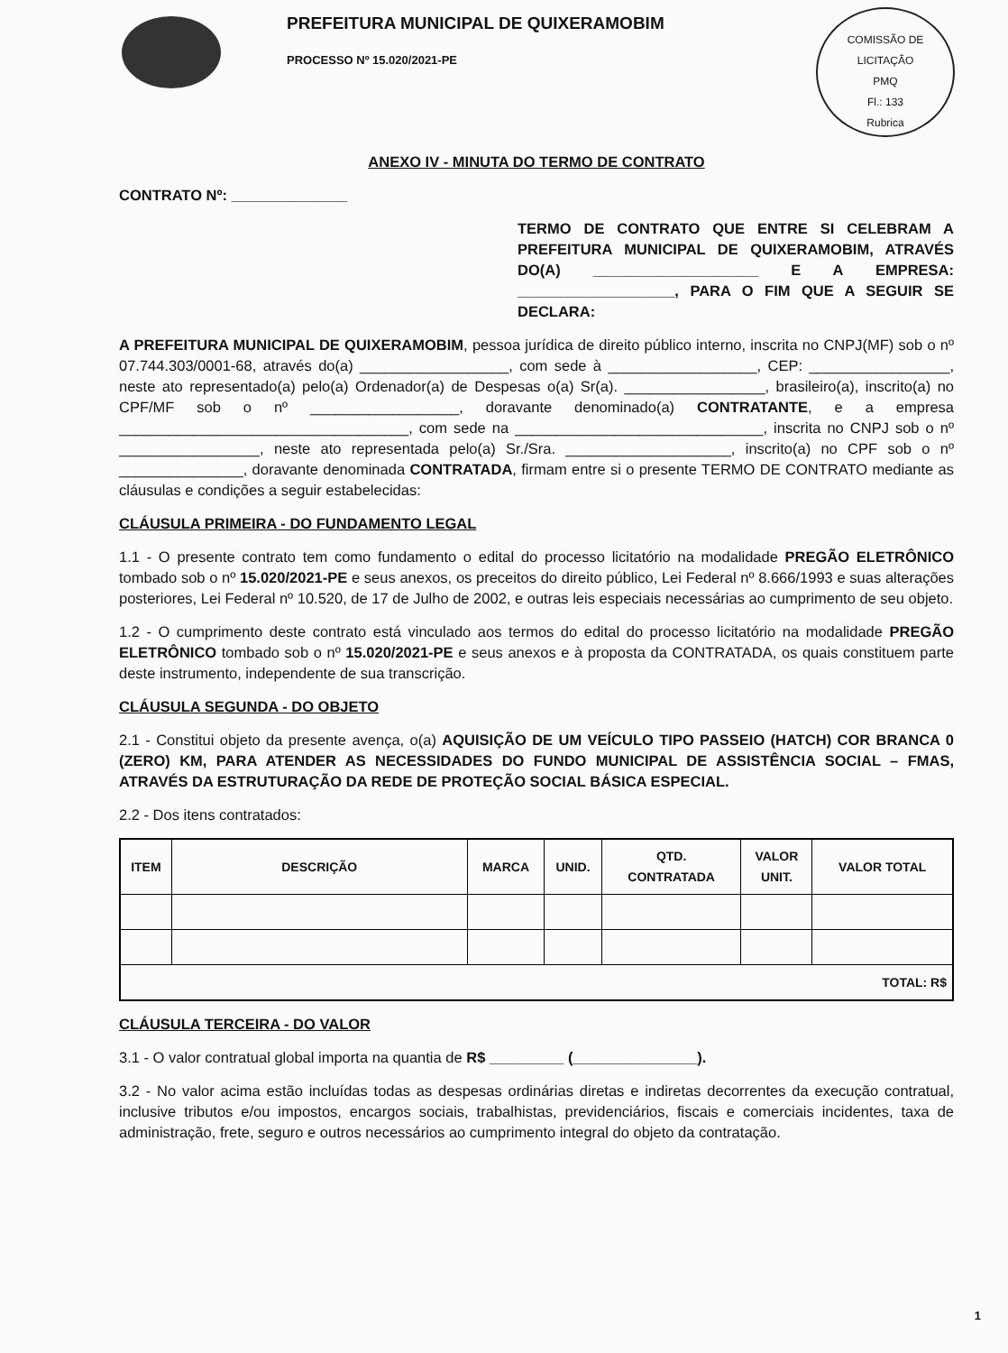COMISSÃO DE LICITAÇÃO
PMQ
Fl.: 133
Rubrica
PREFEITURA MUNICIPAL DE QUIXERAMOBIM
PROCESSO Nº 15.020/2021-PE
ANEXO IV - MINUTA DO TERMO DE CONTRATO
CONTRATO Nº: ______________
TERMO DE CONTRATO QUE ENTRE SI CELEBRAM A PREFEITURA MUNICIPAL DE QUIXERAMOBIM, ATRAVÉS DO(A) ____________________ E A EMPRESA: ___________________, PARA O FIM QUE A SEGUIR SE DECLARA:
A PREFEITURA MUNICIPAL DE QUIXERAMOBIM, pessoa jurídica de direito público interno, inscrita no CNPJ(MF) sob o nº 07.744.303/0001-68, através do(a) __________________, com sede à __________________, CEP: _________________, neste ato representado(a) pelo(a) Ordenador(a) de Despesas o(a) Sr(a). _________________, brasileiro(a), inscrito(a) no CPF/MF sob o nº __________________, doravante denominado(a) CONTRATANTE, e a empresa ___________________________________, com sede na ______________________________, inscrita no CNPJ sob o nº _________________, neste ato representada pelo(a) Sr./Sra. ____________________, inscrito(a) no CPF sob o nº _______________, doravante denominada CONTRATADA, firmam entre si o presente TERMO DE CONTRATO mediante as cláusulas e condições a seguir estabelecidas:
CLÁUSULA PRIMEIRA - DO FUNDAMENTO LEGAL
1.1 - O presente contrato tem como fundamento o edital do processo licitatório na modalidade PREGÃO ELETRÔNICO tombado sob o nº 15.020/2021-PE e seus anexos, os preceitos do direito público, Lei Federal nº 8.666/1993 e suas alterações posteriores, Lei Federal nº 10.520, de 17 de Julho de 2002, e outras leis especiais necessárias ao cumprimento de seu objeto.
1.2 - O cumprimento deste contrato está vinculado aos termos do edital do processo licitatório na modalidade PREGÃO ELETRÔNICO tombado sob o nº 15.020/2021-PE e seus anexos e à proposta da CONTRATADA, os quais constituem parte deste instrumento, independente de sua transcrição.
CLÁUSULA SEGUNDA - DO OBJETO
2.1 - Constitui objeto da presente avença, o(a) AQUISIÇÃO DE UM VEÍCULO TIPO PASSEIO (HATCH) COR BRANCA 0 (ZERO) KM, PARA ATENDER AS NECESSIDADES DO FUNDO MUNICIPAL DE ASSISTÊNCIA SOCIAL – FMAS, ATRAVÉS DA ESTRUTURAÇÃO DA REDE DE PROTEÇÃO SOCIAL BÁSICA ESPECIAL.
2.2 - Dos itens contratados:
| ITEM | DESCRIÇÃO | MARCA | UNID. | QTD. CONTRATADA | VALOR UNIT. | VALOR TOTAL |
| --- | --- | --- | --- | --- | --- | --- |
| TOTAL: R$ | | | | | | |
CLÁUSULA TERCEIRA - DO VALOR
3.1 - O valor contratual global importa na quantia de R$ _________ (_______________).
3.2 - No valor acima estão incluídas todas as despesas ordinárias diretas e indiretas decorrentes da execução contratual, inclusive tributos e/ou impostos, encargos sociais, trabalhistas, previdenciários, fiscais e comerciais incidentes, taxa de administração, frete, seguro e outros necessários ao cumprimento integral do objeto da contratação.
1